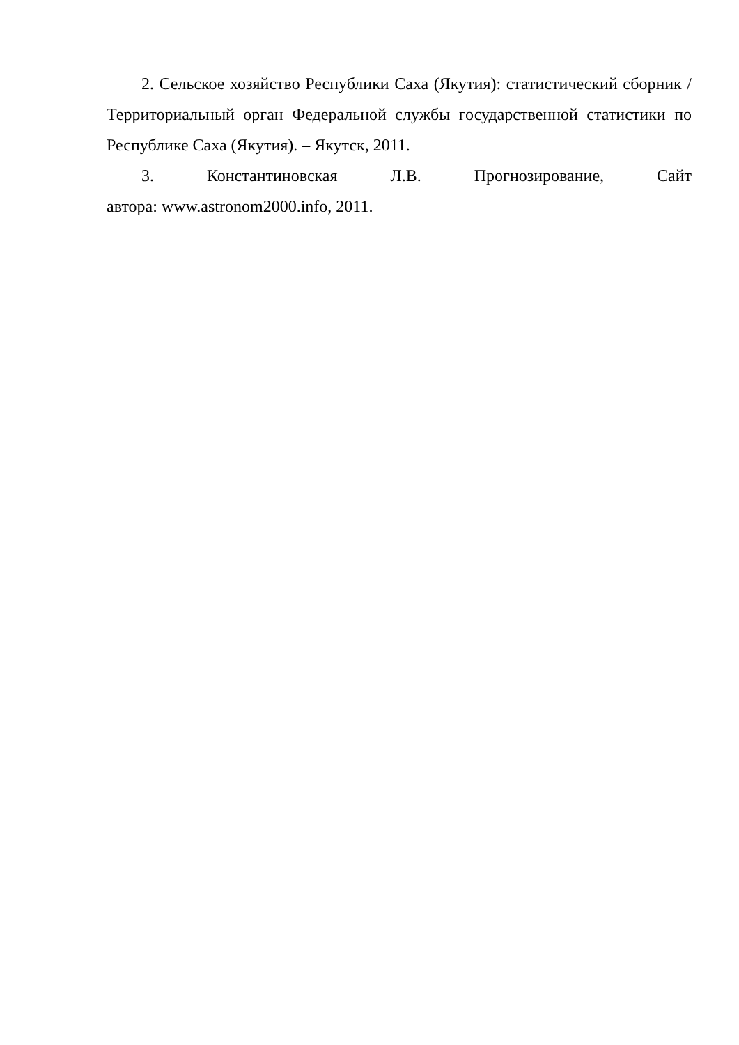2. Сельское хозяйство Республики Саха (Якутия): статистический сборник / Территориальный орган Федеральной службы государственной статистики по Республике Саха (Якутия). – Якутск, 2011.
3. Константиновская Л.В. Прогнозирование, Сайт
автора: www.astronom2000.info, 2011.